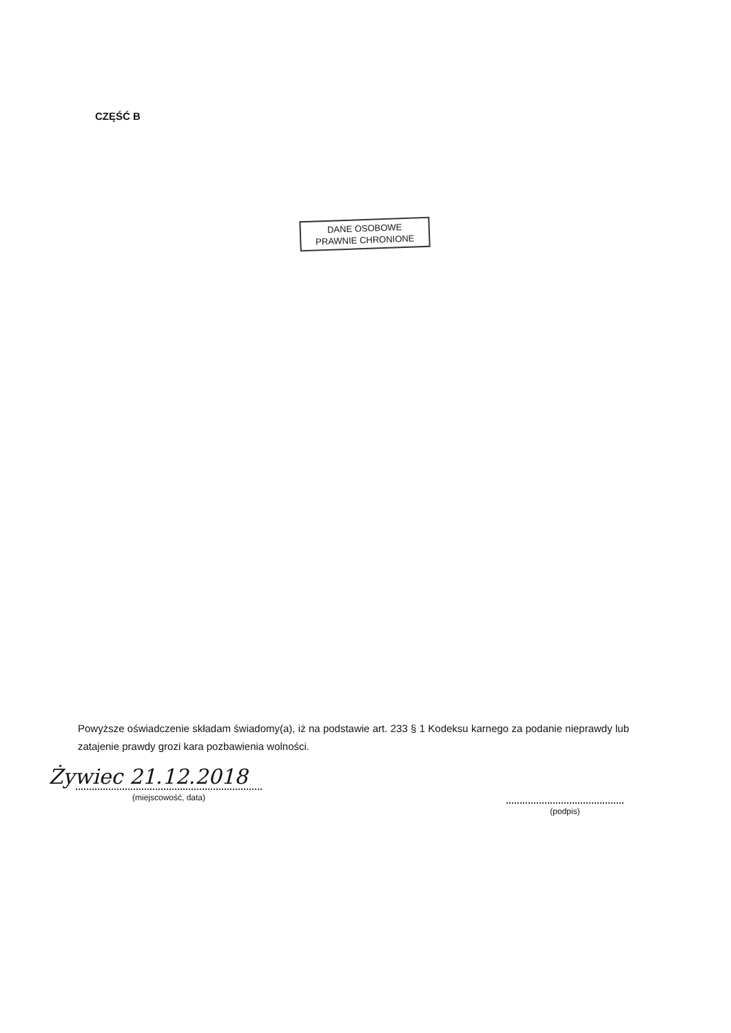CZĘŚĆ B
DANE OSOBOWE
PRAWNIE CHRONIONE
Powyższe oświadczenie składam świadomy(a), iż na podstawie art. 233 § 1 Kodeksu karnego za podanie nieprawdy lub zatajenie prawdy grozi kara pozbawienia wolności.
Żywiec 21.12.2018
(miejscowość, data)
(podpis)